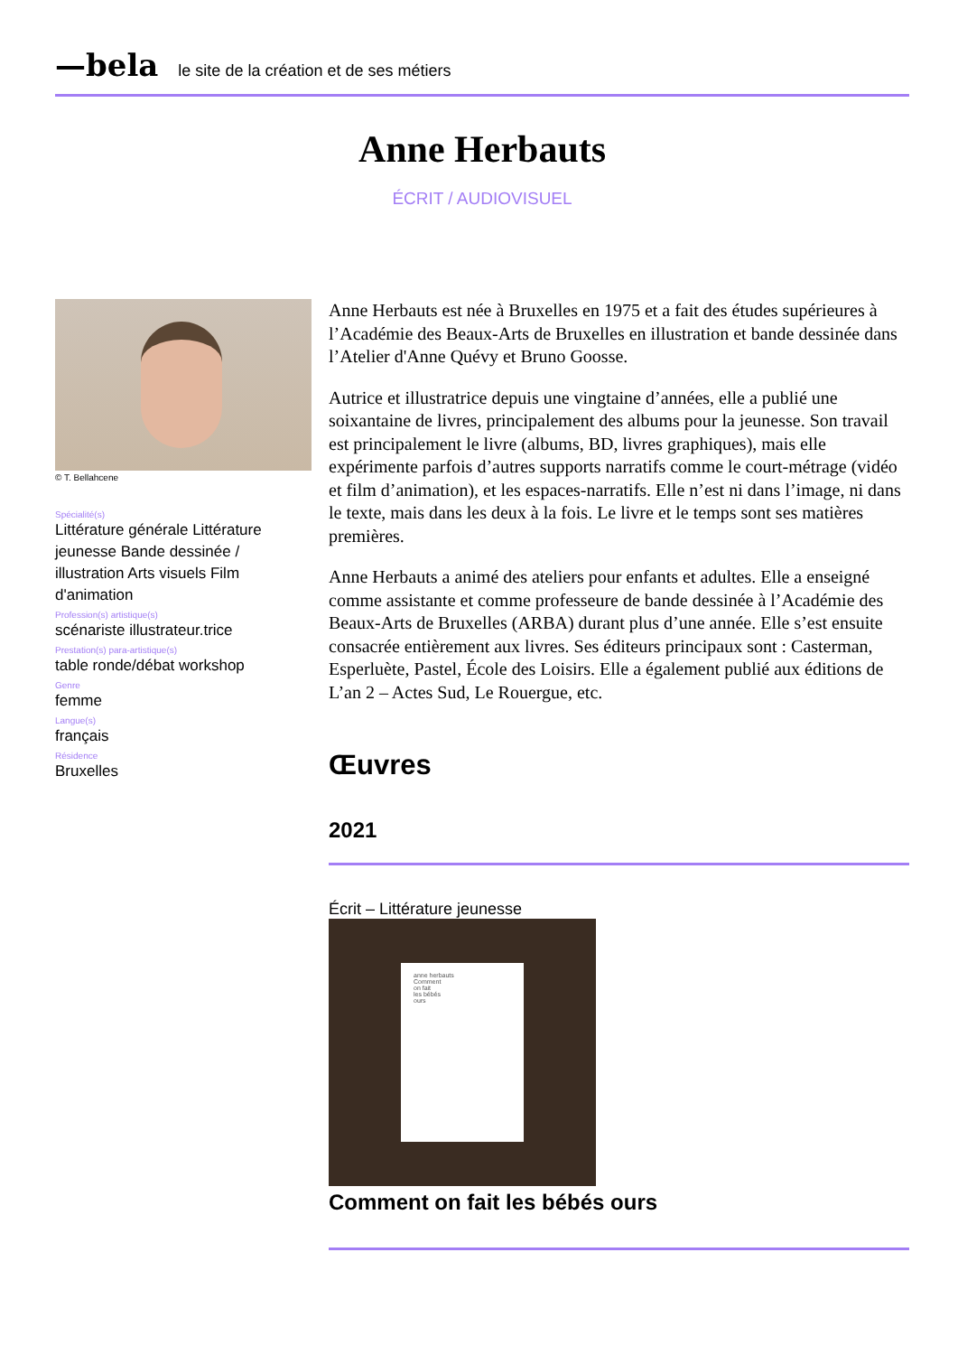—bela le site de la création et de ses métiers
Anne Herbauts
ÉCRIT / AUDIOVISUEL
© T. Bellahcene
Spécialité(s)
Littérature générale Littérature jeunesse Bande dessinée / illustration Arts visuels Film d'animation
Profession(s) artistique(s)
scénariste illustrateur.trice
Prestation(s) para-artistique(s)
table ronde/débat workshop
Genre
femme
Langue(s)
français
Résidence
Bruxelles
Anne Herbauts est née à Bruxelles en 1975 et a fait des études supérieures à l’Académie des Beaux-Arts de Bruxelles en illustration et bande dessinée dans l’Atelier d'Anne Quévy et Bruno Goosse.
Autrice et illustratrice depuis une vingtaine d’années, elle a publié une soixantaine de livres, principalement des albums pour la jeunesse. Son travail est principalement le livre (albums, BD, livres graphiques), mais elle expérimente parfois d’autres supports narratifs comme le court-métrage (vidéo et film d’animation), et les espaces-narratifs. Elle n’est ni dans l’image, ni dans le texte, mais dans les deux à la fois. Le livre et le temps sont ses matières premières.
Anne Herbauts a animé des ateliers pour enfants et adultes. Elle a enseigné comme assistante et comme professeure de bande dessinée à l’Académie des Beaux-Arts de Bruxelles (ARBA) durant plus d’une année. Elle s’est ensuite consacrée entièrement aux livres. Ses éditeurs principaux sont : Casterman, Esperluète, Pastel, École des Loisirs. Elle a également publié aux éditions de L’an 2 – Actes Sud, Le Rouergue, etc.
Œuvres
2021
Écrit – Littérature jeunesse
anne herbauts
Comment
on fait
les bébés
ours
Comment on fait les bébés ours